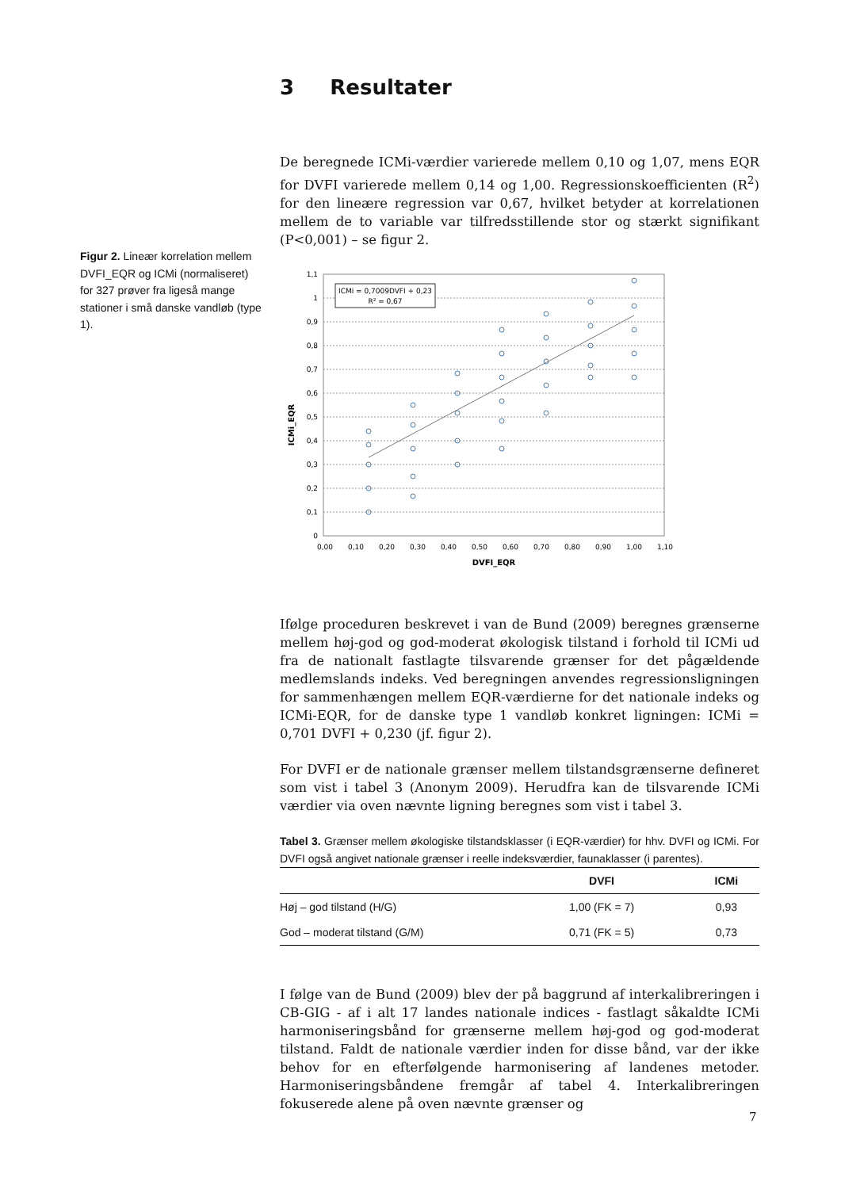Figur 2. Lineær korrelation mellem DVFI_EQR og ICMi (normaliseret) for 327 prøver fra ligeså mange stationer i små danske vandløb (type 1).
3 Resultater
De beregnede ICMi-værdier varierede mellem 0,10 og 1,07, mens EQR for DVFI varierede mellem 0,14 og 1,00. Regressionskoefficienten (R<sup>2</sup>) for den lineære regression var 0,67, hvilket betyder at korrelationen mellem de to variable var tilfredsstillende stor og stærkt signifikant (P<0,001) – se figur 2.
1,1
1
0,9
0,8
0,7
0,6
0,5
0,4
0,3
0,2
0,1
0
0,00
0,10
0,20
0,30
0,40
0,50
0,60
0,70
0,80
0,90
1,00
1,10
DVFI_EQR
ICMi_EQR
ICMi = 0,7009DVFI + 0,23
R² = 0,67
Ifølge proceduren beskrevet i van de Bund (2009) beregnes grænserne mellem høj-god og god-moderat økologisk tilstand i forhold til ICMi ud fra de nationalt fastlagte tilsvarende grænser for det pågældende medlemslands indeks. Ved beregningen anvendes regressionsligningen for sammenhængen mellem EQR-værdierne for det nationale indeks og ICMi-EQR, for de danske type 1 vandløb konkret ligningen: ICMi = 0,701 DVFI + 0,230 (jf. figur 2).
For DVFI er de nationale grænser mellem tilstandsgrænserne defineret som vist i tabel 3 (Anonym 2009). Herudfra kan de tilsvarende ICMi værdier via oven nævnte ligning beregnes som vist i tabel 3.
Tabel 3. Grænser mellem økologiske tilstandsklasser (i EQR-værdier) for hhv. DVFI og ICMi. For DVFI også angivet nationale grænser i reelle indeksværdier, faunaklasser (i parentes).
| | DVFI | ICMi |
| --- | --- | --- |
| Høj – god tilstand (H/G) | 1,00 (FK = 7) | 0,93 |
| God – moderat tilstand (G/M) | 0,71 (FK = 5) | 0,73 |
I følge van de Bund (2009) blev der på baggrund af interkalibreringen i CB-GIG - af i alt 17 landes nationale indices - fastlagt såkaldte ICMi harmoniseringsbånd for grænserne mellem høj-god og god-moderat tilstand. Faldt de nationale værdier inden for disse bånd, var der ikke behov for en efterfølgende harmonisering af landenes metoder. Harmoniseringsbåndene fremgår af tabel 4. Interkalibreringen fokuserede alene på oven nævnte grænser og
7